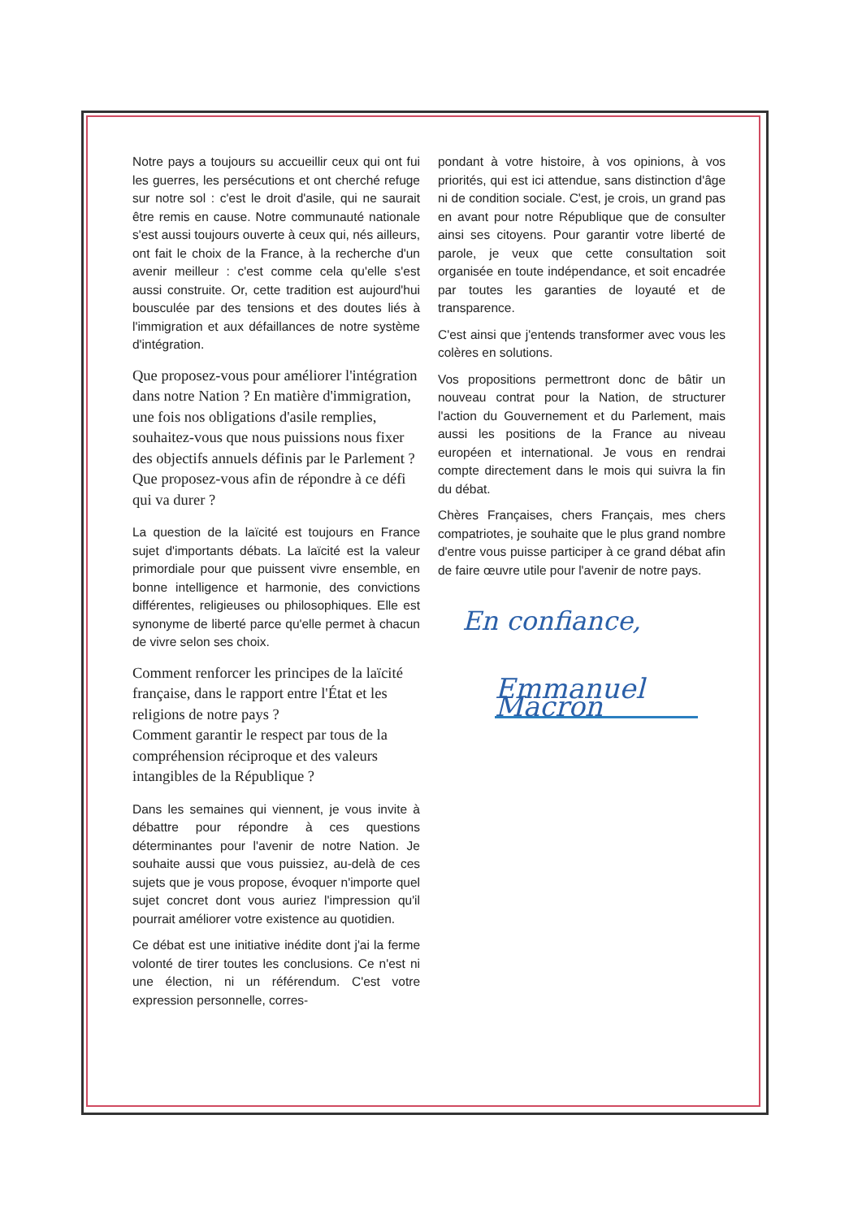Notre pays a toujours su accueillir ceux qui ont fui les guerres, les persécutions et ont cherché refuge sur notre sol : c'est le droit d'asile, qui ne saurait être remis en cause. Notre communauté nationale s'est aussi toujours ouverte à ceux qui, nés ailleurs, ont fait le choix de la France, à la recherche d'un avenir meilleur : c'est comme cela qu'elle s'est aussi construite. Or, cette tradition est aujourd'hui bousculée par des tensions et des doutes liés à l'immigration et aux défaillances de notre système d'intégration.
Que proposez-vous pour améliorer l'intégration dans notre Nation ? En matière d'immigration, une fois nos obligations d'asile remplies, souhaitez-vous que nous puissions nous fixer des objectifs annuels définis par le Parlement ? Que proposez-vous afin de répondre à ce défi qui va durer ?
La question de la laïcité est toujours en France sujet d'importants débats. La laïcité est la valeur primordiale pour que puissent vivre ensemble, en bonne intelligence et harmonie, des convictions différentes, religieuses ou philosophiques. Elle est synonyme de liberté parce qu'elle permet à chacun de vivre selon ses choix.
Comment renforcer les principes de la laïcité française, dans le rapport entre l'État et les religions de notre pays ?
Comment garantir le respect par tous de la compréhension réciproque et des valeurs intangibles de la République ?
Dans les semaines qui viennent, je vous invite à débattre pour répondre à ces questions déterminantes pour l'avenir de notre Nation. Je souhaite aussi que vous puissiez, au-delà de ces sujets que je vous propose, évoquer n'importe quel sujet concret dont vous auriez l'impression qu'il pourrait améliorer votre existence au quotidien.
Ce débat est une initiative inédite dont j'ai la ferme volonté de tirer toutes les conclusions. Ce n'est ni une élection, ni un référendum. C'est votre expression personnelle, corres-
pondant à votre histoire, à vos opinions, à vos priorités, qui est ici attendue, sans distinction d'âge ni de condition sociale. C'est, je crois, un grand pas en avant pour notre République que de consulter ainsi ses citoyens. Pour garantir votre liberté de parole, je veux que cette consultation soit organisée en toute indépendance, et soit encadrée par toutes les garanties de loyauté et de transparence.
C'est ainsi que j'entends transformer avec vous les colères en solutions.
Vos propositions permettront donc de bâtir un nouveau contrat pour la Nation, de structurer l'action du Gouvernement et du Parlement, mais aussi les positions de la France au niveau européen et international. Je vous en rendrai compte directement dans le mois qui suivra la fin du débat.
Chères Françaises, chers Français, mes chers compatriotes, je souhaite que le plus grand nombre d'entre vous puisse participer à ce grand débat afin de faire œuvre utile pour l'avenir de notre pays.
En confiance,
Emmanuel Macron